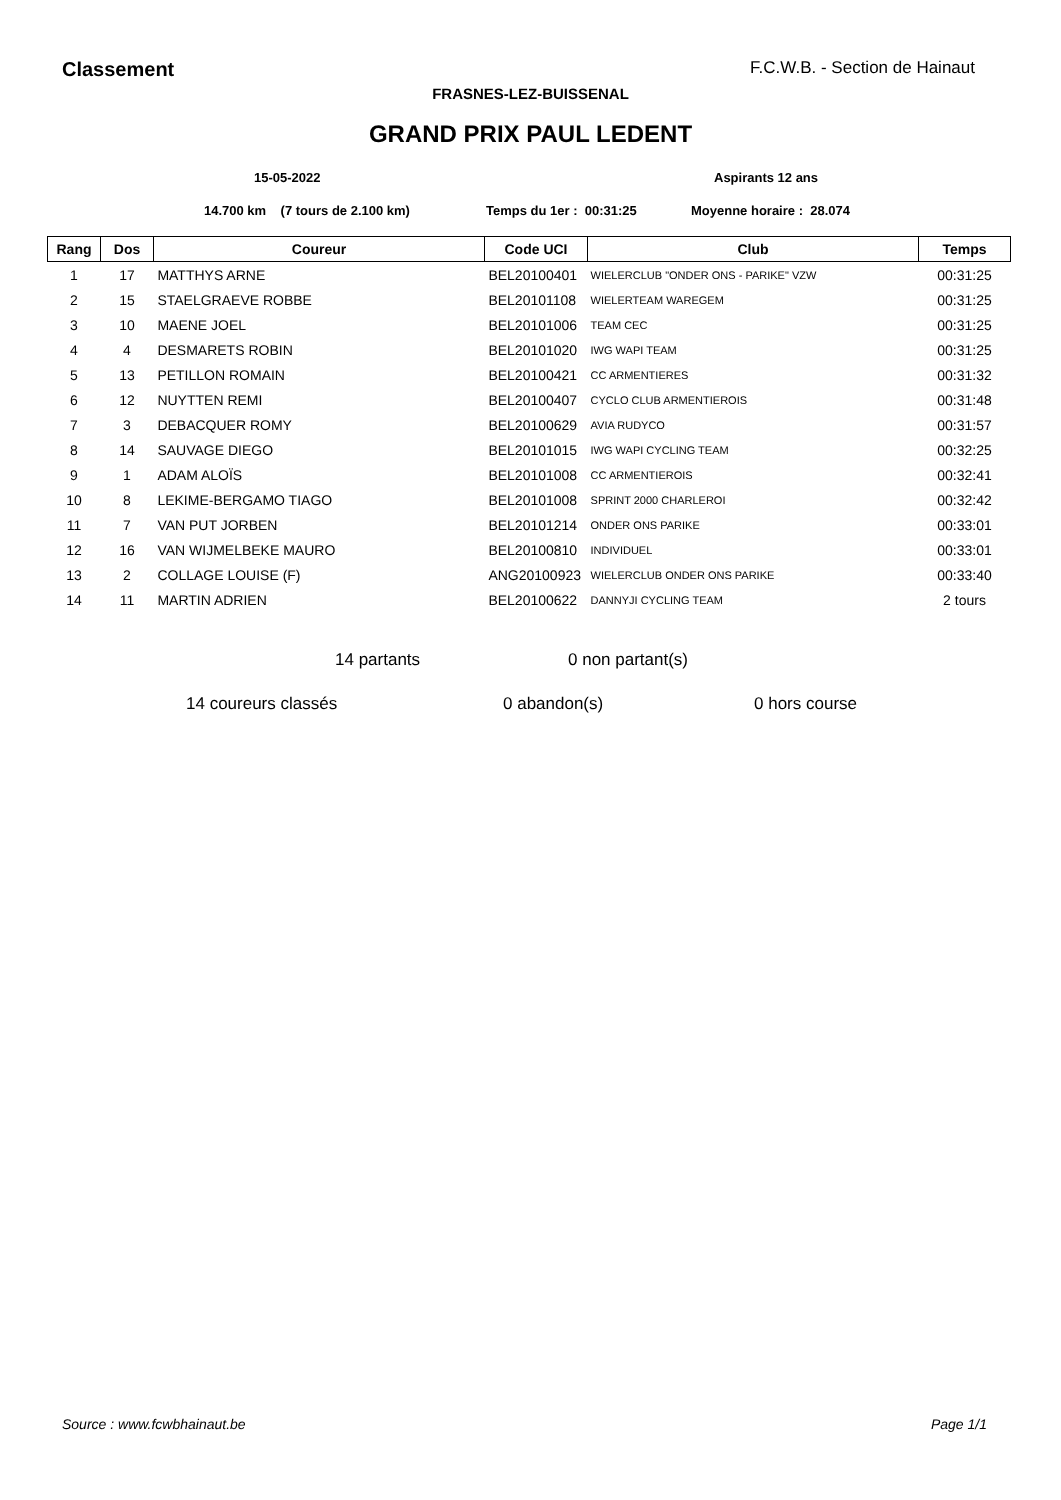Classement
F.C.W.B. - Section de Hainaut
FRASNES-LEZ-BUISSENAL
GRAND PRIX PAUL LEDENT
15-05-2022 Aspirants 12 ans
14.700 km (7 tours de 2.100 km) Temps du 1er : 00:31:25 Moyenne horaire : 28.074
| Rang | Dos | Coureur | Code UCI | Club | Temps |
| --- | --- | --- | --- | --- | --- |
| 1 | 17 | MATTHYS ARNE | BEL20100401 | WIELERCLUB "ONDER ONS - PARIKE" VZW | 00:31:25 |
| 2 | 15 | STAELGRAEVE ROBBE | BEL20101108 | WIELERTEAM WAREGEM | 00:31:25 |
| 3 | 10 | MAENE JOEL | BEL20101006 | TEAM CEC | 00:31:25 |
| 4 | 4 | DESMARETS ROBIN | BEL20101020 | IWG WAPI TEAM | 00:31:25 |
| 5 | 13 | PETILLON ROMAIN | BEL20100421 | CC ARMENTIERES | 00:31:32 |
| 6 | 12 | NUYTTEN REMI | BEL20100407 | CYCLO CLUB ARMENTIEROIS | 00:31:48 |
| 7 | 3 | DEBACQUER ROMY | BEL20100629 | AVIA RUDYCO | 00:31:57 |
| 8 | 14 | SAUVAGE DIEGO | BEL20101015 | IWG WAPI CYCLING TEAM | 00:32:25 |
| 9 | 1 | ADAM ALOÏS | BEL20101008 | CC ARMENTIEROIS | 00:32:41 |
| 10 | 8 | LEKIME-BERGAMO TIAGO | BEL20101008 | SPRINT 2000 CHARLEROI | 00:32:42 |
| 11 | 7 | VAN PUT JORBEN | BEL20101214 | ONDER ONS PARIKE | 00:33:01 |
| 12 | 16 | VAN WIJMELBEKE MAURO | BEL20100810 | INDIVIDUEL | 00:33:01 |
| 13 | 2 | COLLAGE LOUISE (F) | ANG20100923 | WIELERCLUB ONDER ONS PARIKE | 00:33:40 |
| 14 | 11 | MARTIN ADRIEN | BEL20100622 | DANNYJI CYCLING TEAM | 2 tours |
14 partants 0 non partant(s)
14 coureurs classés 0 abandon(s) 0 hors course
Source : www.fcwbhainaut.be Page 1/1